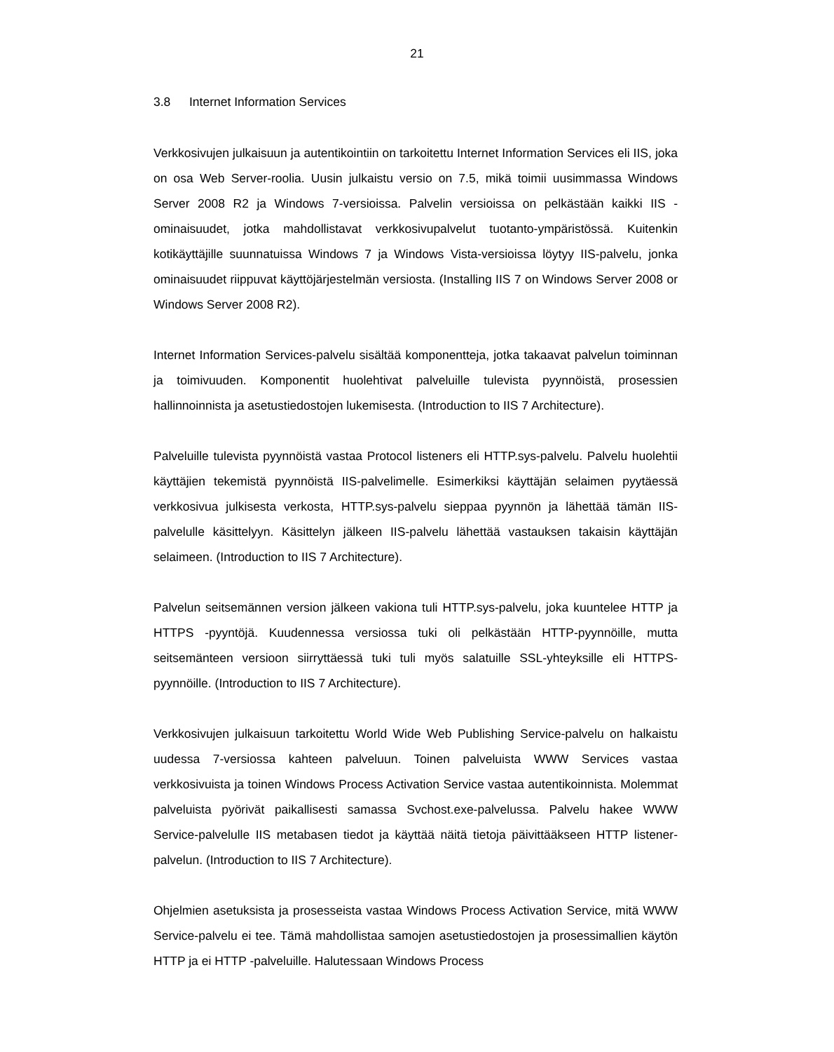21
3.8 Internet Information Services
Verkkosivujen julkaisuun ja autentikointiin on tarkoitettu Internet Information Services eli IIS, joka on osa Web Server-roolia. Uusin julkaistu versio on 7.5, mikä toimii uusimmassa Windows Server 2008 R2 ja Windows 7-versioissa. Palvelin versioissa on pelkästään kaikki IIS -ominaisuudet, jotka mahdollistavat verkkosivupalvelut tuotanto-ympäristössä. Kuitenkin kotikäyttäjille suunnatuissa Windows 7 ja Windows Vista-versioissa löytyy IIS-palvelu, jonka ominaisuudet riippuvat käyttöjärjestelmän versiosta. (Installing IIS 7 on Windows Server 2008 or Windows Server 2008 R2).
Internet Information Services-palvelu sisältää komponentteja, jotka takaavat palvelun toiminnan ja toimivuuden. Komponentit huolehtivat palveluille tulevista pyynnöistä, prosessien hallinnoinnista ja asetustiedostojen lukemisesta. (Introduction to IIS 7 Architecture).
Palveluille tulevista pyynnöistä vastaa Protocol listeners eli HTTP.sys-palvelu. Palvelu huolehtii käyttäjien tekemistä pyynnöistä IIS-palvelimelle. Esimerkiksi käyttäjän selaimen pyytäessä verkkosivua julkisesta verkosta, HTTP.sys-palvelu sieppaa pyynnön ja lähettää tämän IIS-palvelulle käsittelyyn. Käsittelyn jälkeen IIS-palvelu lähettää vastauksen takaisin käyttäjän selaimeen. (Introduction to IIS 7 Architecture).
Palvelun seitsemännen version jälkeen vakiona tuli HTTP.sys-palvelu, joka kuuntelee HTTP ja HTTPS -pyyntöjä. Kuudennessa versiossa tuki oli pelkästään HTTP-pyynnöille, mutta seitsemänteen versioon siirryttäessä tuki tuli myös salatuille SSL-yhteyksille eli HTTPS-pyynnöille. (Introduction to IIS 7 Architecture).
Verkkosivujen julkaisuun tarkoitettu World Wide Web Publishing Service-palvelu on halkaistu uudessa 7-versiossa kahteen palveluun. Toinen palveluista WWW Services vastaa verkkosivuista ja toinen Windows Process Activation Service vastaa autentikoinnista. Molemmat palveluista pyörivät paikallisesti samassa Svchost.exe-palvelussa. Palvelu hakee WWW Service-palvelulle IIS metabasen tiedot ja käyttää näitä tietoja päivittääkseen HTTP listener-palvelun. (Introduction to IIS 7 Architecture).
Ohjelmien asetuksista ja prosesseista vastaa Windows Process Activation Service, mitä WWW Service-palvelu ei tee. Tämä mahdollistaa samojen asetustiedostojen ja prosessimallien käytön HTTP ja ei HTTP -palveluille. Halutessaan Windows Process